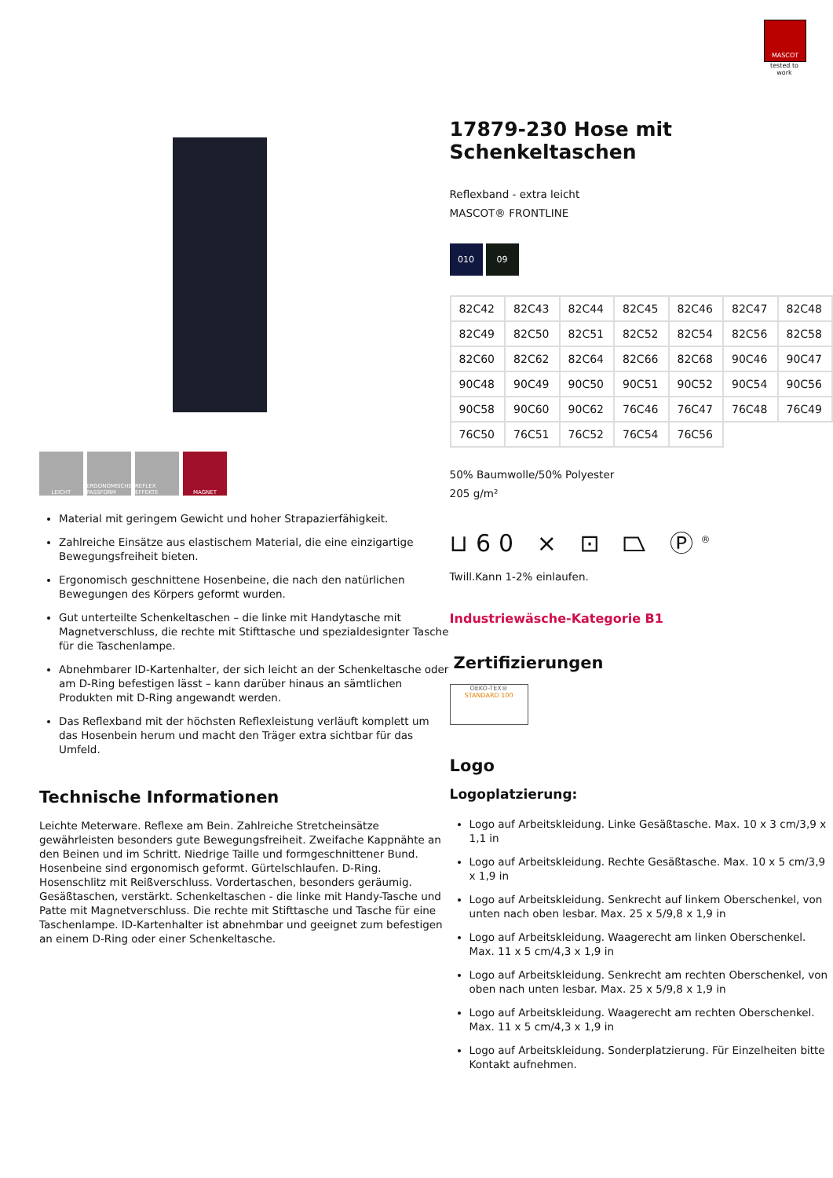MASCOT
tested to work
LEICHT ERGONOMISCHE PASSFORM
REFLEX EFFEKTE
MAGNET
Material mit geringem Gewicht und hoher Strapazierfähigkeit.
Zahlreiche Einsätze aus elastischem Material, die eine einzigartige Bewegungsfreiheit bieten.
Ergonomisch geschnittene Hosenbeine, die nach den natürlichen Bewegungen des Körpers geformt wurden.
Gut unterteilte Schenkeltaschen – die linke mit Handytasche mit Magnetverschluss, die rechte mit Stifttasche und spezialdesignter Tasche für die Taschenlampe.
Abnehmbarer ID-Kartenhalter, der sich leicht an der Schenkeltasche oder am D-Ring befestigen lässt – kann darüber hinaus an sämtlichen Produkten mit D-Ring angewandt werden.
Das Reflexband mit der höchsten Reflexleistung verläuft komplett um das Hosenbein herum und macht den Träger extra sichtbar für das Umfeld.
Technische Informationen
Leichte Meterware. Reflexe am Bein. Zahlreiche Stretcheinsätze gewährleisten besonders gute Bewegungsfreiheit. Zweifache Kappnähte an den Beinen und im Schritt. Niedrige Taille und formgeschnittener Bund. Hosenbeine sind ergonomisch geformt. Gürtelschlaufen. D-Ring. Hosenschlitz mit Reißverschluss. Vordertaschen, besonders geräumig. Gesäßtaschen, verstärkt. Schenkeltaschen - die linke mit Handy-Tasche und Patte mit Magnetverschluss. Die rechte mit Stifttasche und Tasche für eine Taschenlampe. ID-Kartenhalter ist abnehmbar und geeignet zum befestigen an einem D-Ring oder einer Schenkeltasche.
17879-230 Hose mit Schenkeltaschen
Reflexband - extra leicht
MASCOT® FRONTLINE
010 09
| 82C42 | 82C43 | 82C44 | 82C45 | 82C46 | 82C47 | 82C48 |
| 82C49 | 82C50 | 82C51 | 82C52 | 82C54 | 82C56 | 82C58 |
| 82C60 | 82C62 | 82C64 | 82C66 | 82C68 | 90C46 | 90C47 |
| 90C48 | 90C49 | 90C50 | 90C51 | 90C52 | 90C54 | 90C56 |
| 90C58 | 90C60 | 90C62 | 76C46 | 76C47 | 76C48 | 76C49 |
| 76C50 | 76C51 | 76C52 | 76C54 | 76C56 | | |
50% Baumwolle/50% Polyester
205 g/m²
⊔60 ⨯ ⊡ ⏢ Ⓟ<sup>®</sup>
Twill.Kann 1-2% einlaufen.
Industriewäsche-Kategorie B1
Zertifizierungen
OEKO-TEX®
STANDARD 100
Logo
Logoplatzierung:
Logo auf Arbeitskleidung. Linke Gesäßtasche. Max. 10 x 3 cm/3,9 x 1,1 in
Logo auf Arbeitskleidung. Rechte Gesäßtasche. Max. 10 x 5 cm/3,9 x 1,9 in
Logo auf Arbeitskleidung. Senkrecht auf linkem Oberschenkel, von unten nach oben lesbar. Max. 25 x 5/9,8 x 1,9 in
Logo auf Arbeitskleidung. Waagerecht am linken Oberschenkel. Max. 11 x 5 cm/4,3 x 1,9 in
Logo auf Arbeitskleidung. Senkrecht am rechten Oberschenkel, von oben nach unten lesbar. Max. 25 x 5/9,8 x 1,9 in
Logo auf Arbeitskleidung. Waagerecht am rechten Oberschenkel. Max. 11 x 5 cm/4,3 x 1,9 in
Logo auf Arbeitskleidung. Sonderplatzierung. Für Einzelheiten bitte Kontakt aufnehmen.